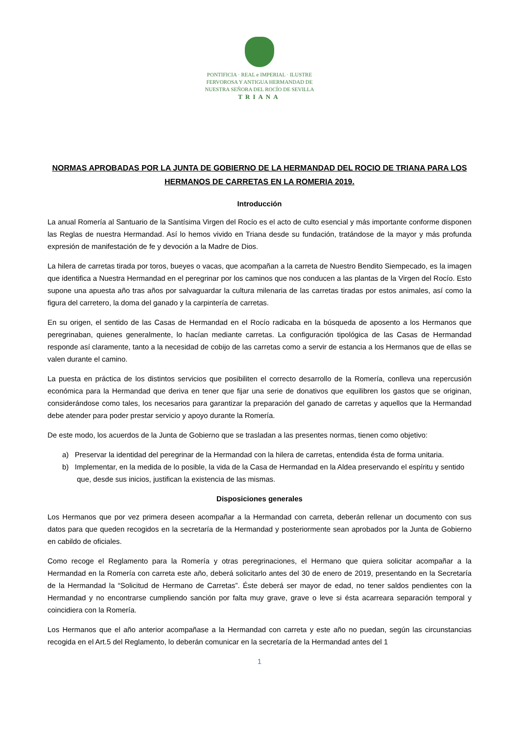PONTIFICIA · REAL e IMPERIAL · ILUSTRE
FERVOROSA Y ANTIGUA HERMANDAD DE
NUESTRA SEÑORA DEL ROCÍO DE SEVILLA
TRIANA
NORMAS APROBADAS POR LA JUNTA DE GOBIERNO DE LA HERMANDAD DEL ROCIO DE TRIANA PARA LOS HERMANOS DE CARRETAS EN LA ROMERIA 2019.
Introducción
La anual Romería al Santuario de la Santísima Virgen del Rocío es el acto de culto esencial y más importante conforme disponen las Reglas de nuestra Hermandad. Así lo hemos vivido en Triana desde su fundación, tratándose de la mayor y más profunda expresión de manifestación de fe y devoción a la Madre de Dios.
La hilera de carretas tirada por toros, bueyes o vacas, que acompañan a la carreta de Nuestro Bendito Siempecado, es la imagen que identifica a Nuestra Hermandad en el peregrinar por los caminos que nos conducen a las plantas de la Virgen del Rocío. Esto supone una apuesta año tras años por salvaguardar la cultura milenaria de las carretas tiradas por estos animales, así como la figura del carretero, la doma del ganado y la carpintería de carretas.
En su origen, el sentido de las Casas de Hermandad en el Rocío radicaba en la búsqueda de aposento a los Hermanos que peregrinaban, quienes generalmente, lo hacían mediante carretas. La configuración tipológica de las Casas de Hermandad responde así claramente, tanto a la necesidad de cobijo de las carretas como a servir de estancia a los Hermanos que de ellas se valen durante el camino.
La puesta en práctica de los distintos servicios que posibiliten el correcto desarrollo de la Romería, conlleva una repercusión económica para la Hermandad que deriva en tener que fijar una serie de donativos que equilibren los gastos que se originan, considerándose como tales, los necesarios para garantizar la preparación del ganado de carretas y aquellos que la Hermandad debe atender para poder prestar servicio y apoyo durante la Romería.
De este modo, los acuerdos de la Junta de Gobierno que se trasladan a las presentes normas, tienen como objetivo:
a) Preservar la identidad del peregrinar de la Hermandad con la hilera de carretas, entendida ésta de forma unitaria.
b) Implementar, en la medida de lo posible, la vida de la Casa de Hermandad en la Aldea preservando el espíritu y sentido que, desde sus inicios, justifican la existencia de las mismas.
Disposiciones generales
Los Hermanos que por vez primera deseen acompañar a la Hermandad con carreta, deberán rellenar un documento con sus datos para que queden recogidos en la secretaría de la Hermandad y posteriormente sean aprobados por la Junta de Gobierno en cabildo de oficiales.
Como recoge el Reglamento para la Romería y otras peregrinaciones, el Hermano que quiera solicitar acompañar a la Hermandad en la Romería con carreta este año, deberá solicitarlo antes del 30 de enero de 2019, presentando en la Secretaría de la Hermandad la “Solicitud de Hermano de Carretas”. Éste deberá ser mayor de edad, no tener saldos pendientes con la Hermandad y no encontrarse cumpliendo sanción por falta muy grave, grave o leve si ésta acarreara separación temporal y coincidiera con la Romería.
Los Hermanos que el año anterior acompañase a la Hermandad con carreta y este año no puedan, según las circunstancias recogida en el Art.5 del Reglamento, lo deberán comunicar en la secretaría de la Hermandad antes del 1
1